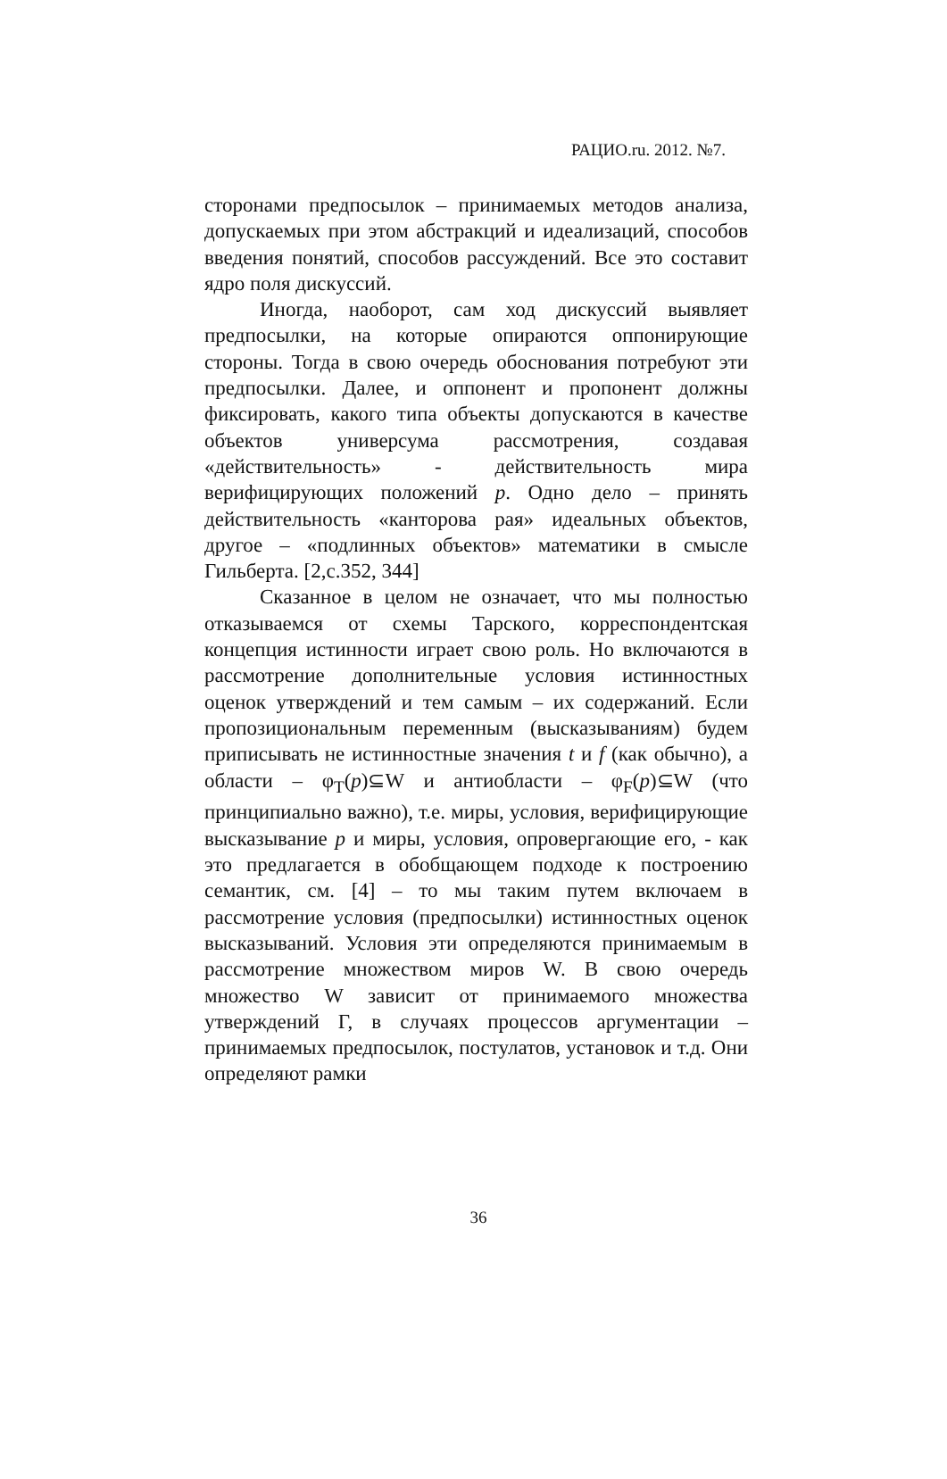РАЦИО.ru. 2012. №7.
сторонами предпосылок – принимаемых методов анализа, допускаемых при этом абстракций и идеализаций, способов введения понятий, способов рассуждений. Все это составит ядро поля дискуссий.
Иногда, наоборот, сам ход дискуссий выявляет предпосылки, на которые опираются оппонирующие стороны. Тогда в свою очередь обоснования потребуют эти предпосылки. Далее, и оппонент и пропонент должны фиксировать, какого типа объекты допускаются в качестве объектов универсума рассмотрения, создавая «действительность» - действительность мира верифицирующих положений p. Одно дело – принять действительность «канторова рая» идеальных объектов, другое – «подлинных объектов» математики в смысле Гильберта. [2,с.352, 344]
Сказанное в целом не означает, что мы полностью отказываемся от схемы Тарского, корреспондентская концепция истинности играет свою роль. Но включаются в рассмотрение дополнительные условия истинностных оценок утверждений и тем самым – их содержаний. Если пропозициональным переменным (высказываниям) будем приписывать не истинностные значения t и f (как обычно), а области – φ<sub>T</sub>(p)⊆W и антиобласти – φ<sub>F</sub>(p)⊆W (что принципиально важно), т.е. миры, условия, верифицирующие высказывание p и миры, условия, опровергающие его, - как это предлагается в обобщающем подходе к построению семантик, см. [4] – то мы таким путем включаем в рассмотрение условия (предпосылки) истинностных оценок высказываний. Условия эти определяются принимаемым в рассмотрение множеством миров W. В свою очередь множество W зависит от принимаемого множества утверждений Г, в случаях процессов аргументации – принимаемых предпосылок, постулатов, установок и т.д. Они определяют рамки
36